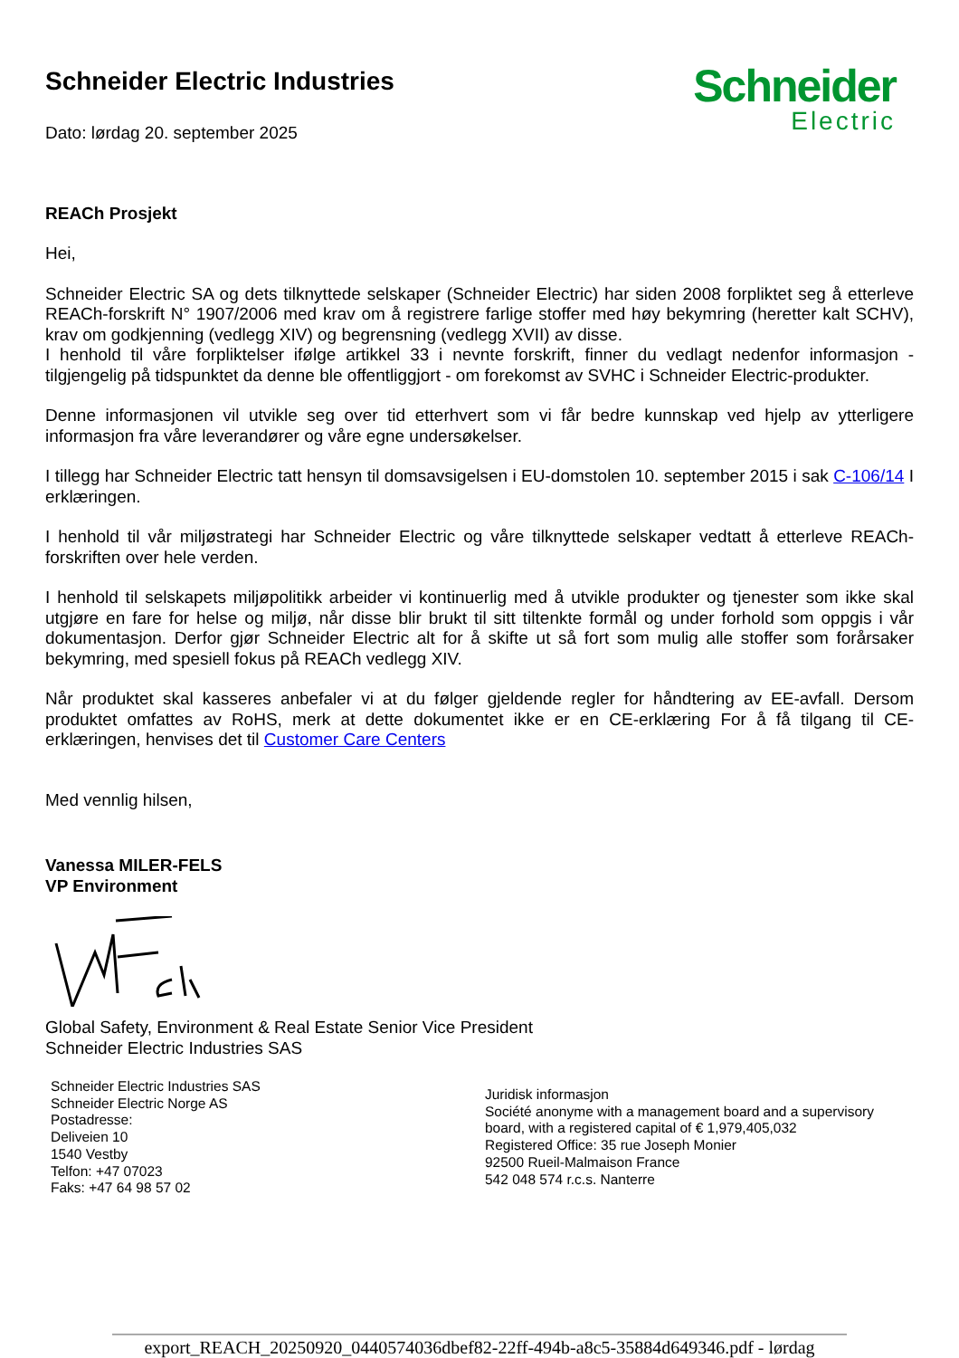Schneider Electric Industries
Dato: lørdag 20. september 2025
Schneider
Electric
REACh Prosjekt
Hei,
Schneider Electric SA og dets tilknyttede selskaper (Schneider Electric) har siden 2008 forpliktet seg å etterleve REACh-forskrift N° 1907/2006 med krav om å registrere farlige stoffer med høy bekymring (heretter kalt SCHV), krav om godkjenning (vedlegg XIV) og begrensning (vedlegg XVII) av disse.
I henhold til våre forpliktelser ifølge artikkel 33 i nevnte forskrift, finner du vedlagt nedenfor informasjon - tilgjengelig på tidspunktet da denne ble offentliggjort - om forekomst av SVHC i Schneider Electric-produkter.
Denne informasjonen vil utvikle seg over tid etterhvert som vi får bedre kunnskap ved hjelp av ytterligere informasjon fra våre leverandører og våre egne undersøkelser.
I tillegg har Schneider Electric tatt hensyn til domsavsigelsen i EU-domstolen 10. september 2015 i sak C-106/14 I erklæringen.
I henhold til vår miljøstrategi har Schneider Electric og våre tilknyttede selskaper vedtatt å etterleve REACh-forskriften over hele verden.
I henhold til selskapets miljøpolitikk arbeider vi kontinuerlig med å utvikle produkter og tjenester som ikke skal utgjøre en fare for helse og miljø, når disse blir brukt til sitt tiltenkte formål og under forhold som oppgis i vår dokumentasjon. Derfor gjør Schneider Electric alt for å skifte ut så fort som mulig alle stoffer som forårsaker bekymring, med spesiell fokus på REACh vedlegg XIV.
Når produktet skal kasseres anbefaler vi at du følger gjeldende regler for håndtering av EE-avfall. Dersom produktet omfattes av RoHS, merk at dette dokumentet ikke er en CE-erklæring For å få tilgang til CE-erklæringen, henvises det til Customer Care Centers
Med vennlig hilsen,
Vanessa MILER-FELS
VP Environment
Global Safety, Environment & Real Estate Senior Vice President
Schneider Electric Industries SAS
Schneider Electric Industries SAS
Schneider Electric Norge AS
Postadresse:
Deliveien 10
1540 Vestby
Telfon: +47 07023
Faks: +47 64 98 57 02
Juridisk informasjon
Société anonyme with a management board and a supervisory board, with a registered capital of € 1,979,405,032
Registered Office: 35 rue Joseph Monier
92500 Rueil-Malmaison France
542 048 574 r.c.s. Nanterre
export_REACH_20250920_0440574036dbef82-22ff-494b-a8c5-35884d649346.pdf - lørdag